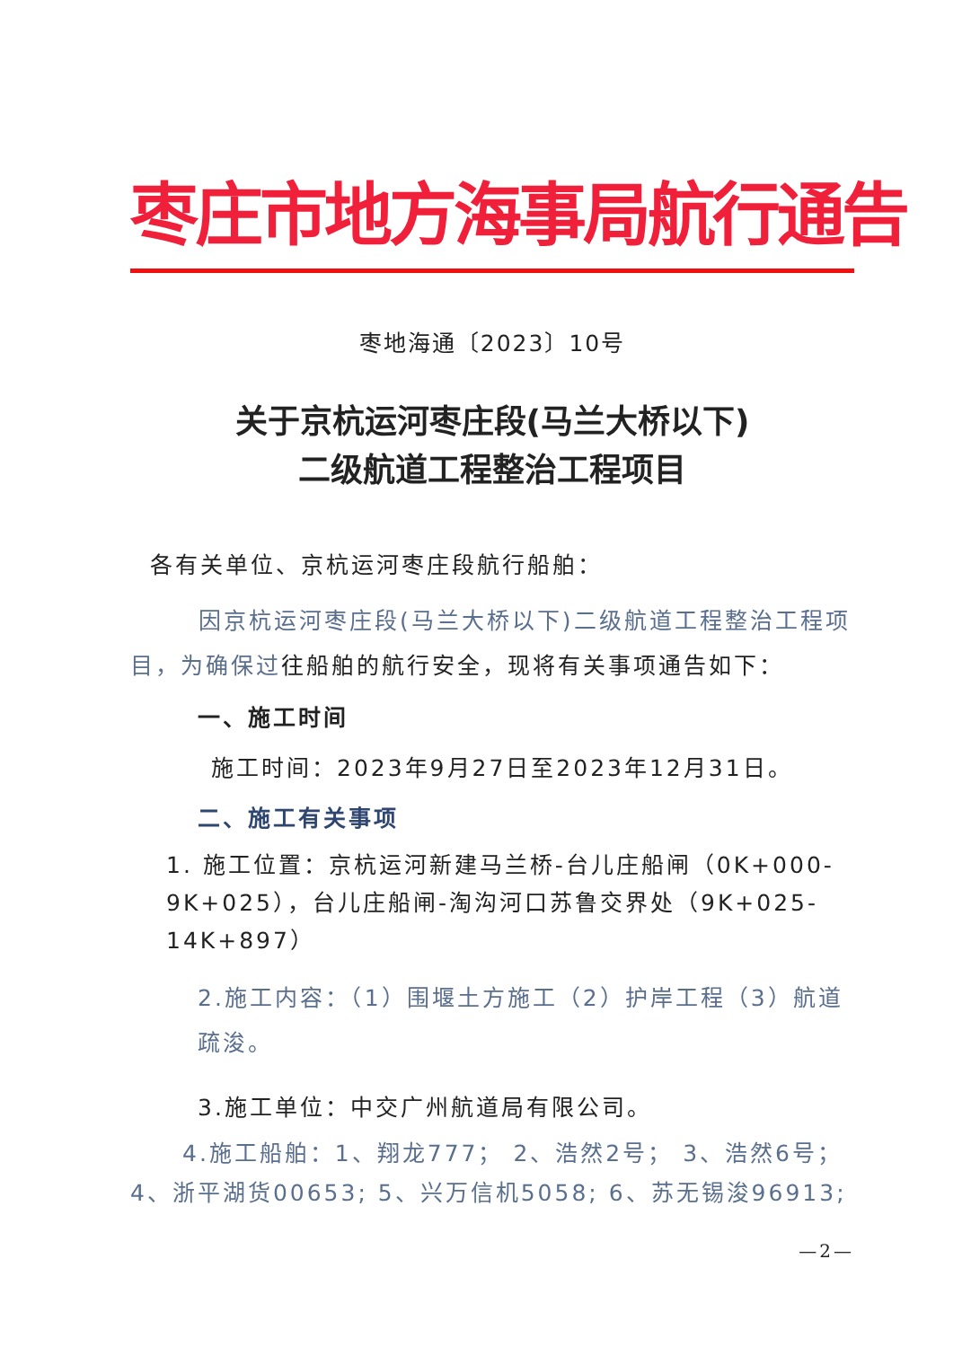枣庄市地方海事局航行通告
枣地海通〔2023〕10号
关于京杭运河枣庄段(马兰大桥以下)
二级航道工程整治工程项目
各有关单位、京杭运河枣庄段航行船舶：
因京杭运河枣庄段(马兰大桥以下)二级航道工程整治工程项目，为确保过往船舶的航行安全，现将有关事项通告如下：
一、施工时间
施工时间：2023年9月27日至2023年12月31日。
二、施工有关事项
1. 施工位置：京杭运河新建马兰桥-台儿庄船闸（0K+000-9K+025），台儿庄船闸-淘沟河口苏鲁交界处（9K+025-14K+897）
2.施工内容：（1）围堰土方施工（2）护岸工程（3）航道疏浚。
3.施工单位：中交广州航道局有限公司。
4.施工船舶：1、翔龙777； 2、浩然2号； 3、浩然6号；4、浙平湖货00653; 5、兴万信机5058; 6、苏无锡浚96913;
—2—